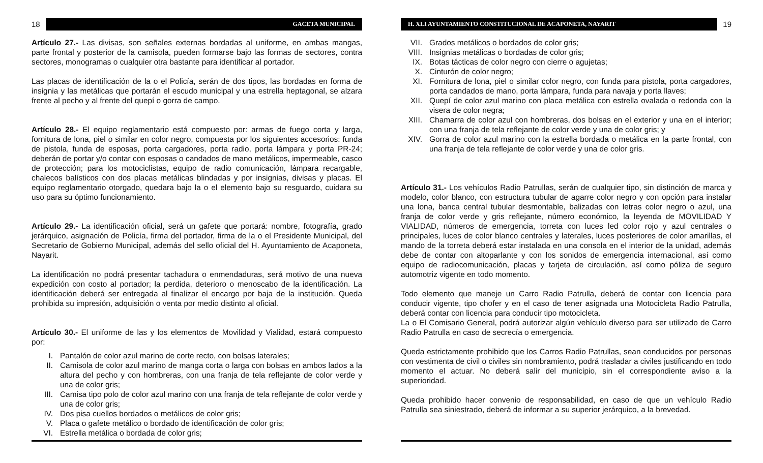18
GACETA MUNICIPAL
Artículo 27.- Las divisas, son señales externas bordadas al uniforme, en ambas mangas, parte frontal y posterior de la camisola, pueden formarse bajo las formas de sectores, contra sectores, monogramas o cualquier otra bastante para identificar al portador.
Las placas de identificación de la o el Policía, serán de dos tipos, las bordadas en forma de insignia y las metálicas que portarán el escudo municipal y una estrella heptagonal, se alzara frente al pecho y al frente del quepí o gorra de campo.
Artículo 28.- El equipo reglamentario está compuesto por: armas de fuego corta y larga, fornitura de lona, piel o similar en color negro, compuesta por los siguientes accesorios: funda de pistola, funda de esposas, porta cargadores, porta radio, porta lámpara y porta PR-24; deberán de portar y/o contar con esposas o candados de mano metálicos, impermeable, casco de protección; para los motociclistas, equipo de radio comunicación, lámpara recargable, chalecos balísticos con dos placas metálicas blindadas y por insignias, divisas y placas. El equipo reglamentario otorgado, quedara bajo la o el elemento bajo su resguardo, cuidara su uso para su óptimo funcionamiento.
Artículo 29.- La identificación oficial, será un gafete que portará: nombre, fotografía, grado jerárquico, asignación de Policía, firma del portador, firma de la o el Presidente Municipal, del Secretario de Gobierno Municipal, además del sello oficial del H. Ayuntamiento de Acaponeta, Nayarit.
La identificación no podrá presentar tachadura o enmendaduras, será motivo de una nueva expedición con costo al portador; la perdida, deterioro o menoscabo de la identificación. La identificación deberá ser entregada al finalizar el encargo por baja de la institución. Queda prohibida su impresión, adquisición o venta por medio distinto al oficial.
Artículo 30.- El uniforme de las y los elementos de Movilidad y Vialidad, estará compuesto por:
I. Pantalón de color azul marino de corte recto, con bolsas laterales;
II. Camisola de color azul marino de manga corta o larga con bolsas en ambos lados a la altura del pecho y con hombreras, con una franja de tela reflejante de color verde y una de color gris;
III. Camisa tipo polo de color azul marino con una franja de tela reflejante de color verde y una de color gris;
IV. Dos pisa cuellos bordados o metálicos de color gris;
V. Placa o gafete metálico o bordado de identificación de color gris;
VI. Estrella metálica o bordada de color gris;
H. XLI AYUNTAMIENTO CONSTITUCIONAL DE ACAPONETA, NAYARIT
19
VII. Grados metálicos o bordados de color gris;
VIII. Insignias metálicas o bordadas de color gris;
IX. Botas tácticas de color negro con cierre o agujetas;
X. Cinturón de color negro;
XI. Fornitura de lona, piel o similar color negro, con funda para pistola, porta cargadores, porta candados de mano, porta lámpara, funda para navaja y porta llaves;
XII. Quepí de color azul marino con placa metálica con estrella ovalada o redonda con la visera de color negra;
XIII. Chamarra de color azul con hombreras, dos bolsas en el exterior y una en el interior; con una franja de tela reflejante de color verde y una de color gris; y
XIV. Gorra de color azul marino con la estrella bordada o metálica en la parte frontal, con una franja de tela reflejante de color verde y una de color gris.
Artículo 31.- Los vehículos Radio Patrullas, serán de cualquier tipo, sin distinción de marca y modelo, color blanco, con estructura tubular de agarre color negro y con opción para instalar una lona, banca central tubular desmontable, balizadas con letras color negro o azul, una franja de color verde y gris reflejante, número económico, la leyenda de MOVILIDAD Y VIALIDAD, números de emergencia, torreta con luces led color rojo y azul centrales o principales, luces de color blanco centrales y laterales, luces posteriores de color amarillas, el mando de la torreta deberá estar instalada en una consola en el interior de la unidad, además debe de contar con altoparlante y con los sonidos de emergencia internacional, así como equipo de radiocomunicación, placas y tarjeta de circulación, así como póliza de seguro automotriz vigente en todo momento.
Todo elemento que maneje un Carro Radio Patrulla, deberá de contar con licencia para conducir vigente, tipo chofer y en el caso de tener asignada una Motocicleta Radio Patrulla, deberá contar con licencia para conducir tipo motocicleta.
La o El Comisario General, podrá autorizar algún vehículo diverso para ser utilizado de Carro Radio Patrulla en caso de secrecía o emergencia.
Queda estrictamente prohibido que los Carros Radio Patrullas, sean conducidos por personas con vestimenta de civil o civiles sin nombramiento, podrá trasladar a civiles justificando en todo momento el actuar. No deberá salir del municipio, sin el correspondiente aviso a la superioridad.
Queda prohibido hacer convenio de responsabilidad, en caso de que un vehículo Radio Patrulla sea siniestrado, deberá de informar a su superior jerárquico, a la brevedad.